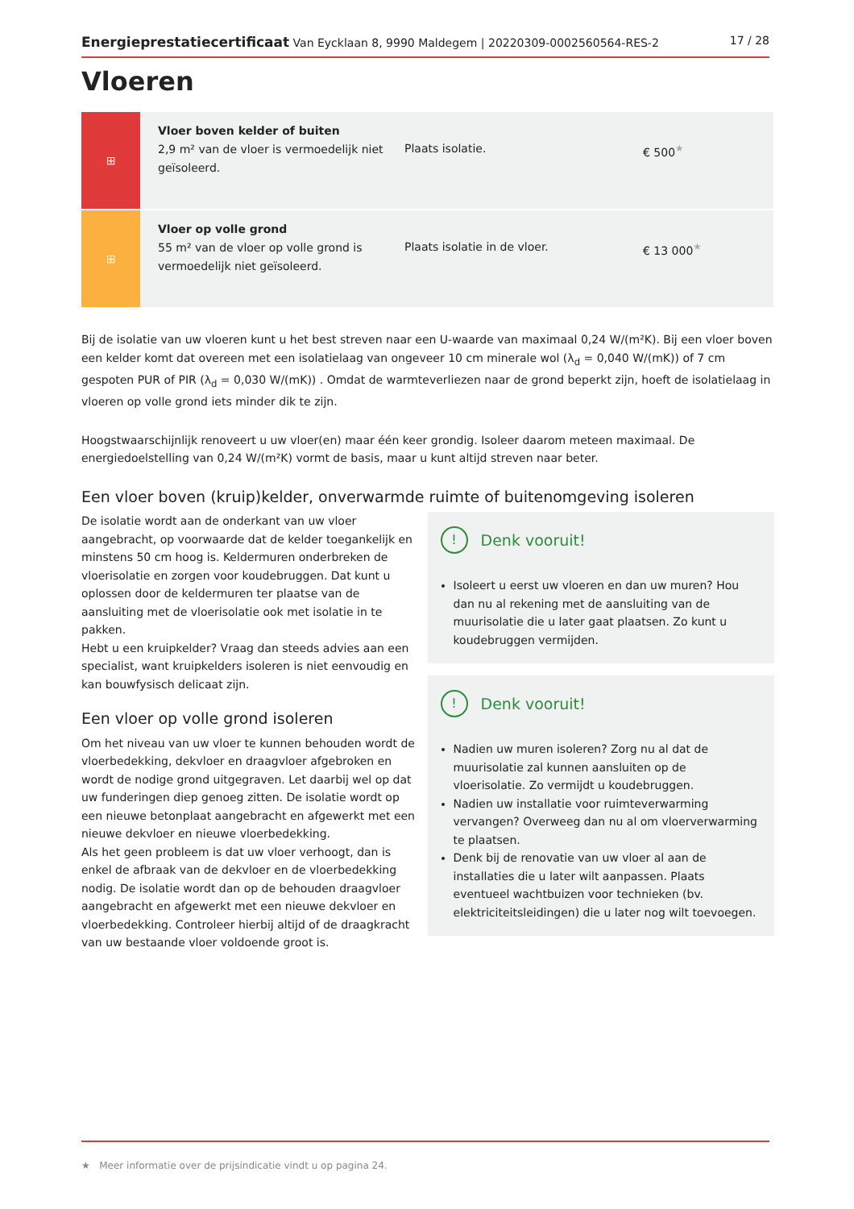Energieprestatiecertificaat Van Eycklaan 8, 9990 Maldegem | 20220309-0002560564-RES-2 17 / 28
Vloeren
| ⊞ | Vloer boven kelder of buiten 2,9 m² van de vloer is vermoedelijk niet geïsoleerd. | Plaats isolatie. | € 500<sup>★</sup> |
| ⊞ | Vloer op volle grond 55 m² van de vloer op volle grond is vermoedelijk niet geïsoleerd. | Plaats isolatie in de vloer. | € 13 000<sup>★</sup> |
Bij de isolatie van uw vloeren kunt u het best streven naar een U-waarde van maximaal 0,24 W/(m²K). Bij een vloer boven een kelder komt dat overeen met een isolatielaag van ongeveer 10 cm minerale wol (λ<sub>d</sub> = 0,040 W/(mK)) of 7 cm gespoten PUR of PIR (λ<sub>d</sub> = 0,030 W/(mK)) . Omdat de warmteverliezen naar de grond beperkt zijn, hoeft de isolatielaag in vloeren op volle grond iets minder dik te zijn.
Hoogstwaarschijnlijk renoveert u uw vloer(en) maar één keer grondig. Isoleer daarom meteen maximaal. De energiedoelstelling van 0,24 W/(m²K) vormt de basis, maar u kunt altijd streven naar beter.
Een vloer boven (kruip)kelder, onverwarmde ruimte of buitenomgeving isoleren
De isolatie wordt aan de onderkant van uw vloer aangebracht, op voorwaarde dat de kelder toegankelijk en minstens 50 cm hoog is. Keldermuren onderbreken de vloerisolatie en zorgen voor koudebruggen. Dat kunt u oplossen door de keldermuren ter plaatse van de aansluiting met de vloerisolatie ook met isolatie in te pakken.
Hebt u een kruipkelder? Vraag dan steeds advies aan een specialist, want kruipkelders isoleren is niet eenvoudig en kan bouwfysisch delicaat zijn.
Een vloer op volle grond isoleren
Om het niveau van uw vloer te kunnen behouden wordt de vloerbedekking, dekvloer en draagvloer afgebroken en wordt de nodige grond uitgegraven. Let daarbij wel op dat uw funderingen diep genoeg zitten. De isolatie wordt op een nieuwe betonplaat aangebracht en afgewerkt met een nieuwe dekvloer en nieuwe vloerbedekking.
Als het geen probleem is dat uw vloer verhoogt, dan is enkel de afbraak van de dekvloer en de vloerbedekking nodig. De isolatie wordt dan op de behouden draagvloer aangebracht en afgewerkt met een nieuwe dekvloer en vloerbedekking. Controleer hierbij altijd of de draagkracht van uw bestaande vloer voldoende groot is.
! Denk vooruit!
Isoleert u eerst uw vloeren en dan uw muren? Hou dan nu al rekening met de aansluiting van de muurisolatie die u later gaat plaatsen. Zo kunt u koudebruggen vermijden.
! Denk vooruit!
Nadien uw muren isoleren? Zorg nu al dat de muurisolatie zal kunnen aansluiten op de vloerisolatie. Zo vermijdt u koudebruggen.
Nadien uw installatie voor ruimteverwarming vervangen? Overweeg dan nu al om vloerverwarming te plaatsen.
Denk bij de renovatie van uw vloer al aan de installaties die u later wilt aanpassen. Plaats eventueel wachtbuizen voor technieken (bv. elektriciteitsleidingen) die u later nog wilt toevoegen.
★ Meer informatie over de prijsindicatie vindt u op pagina 24.